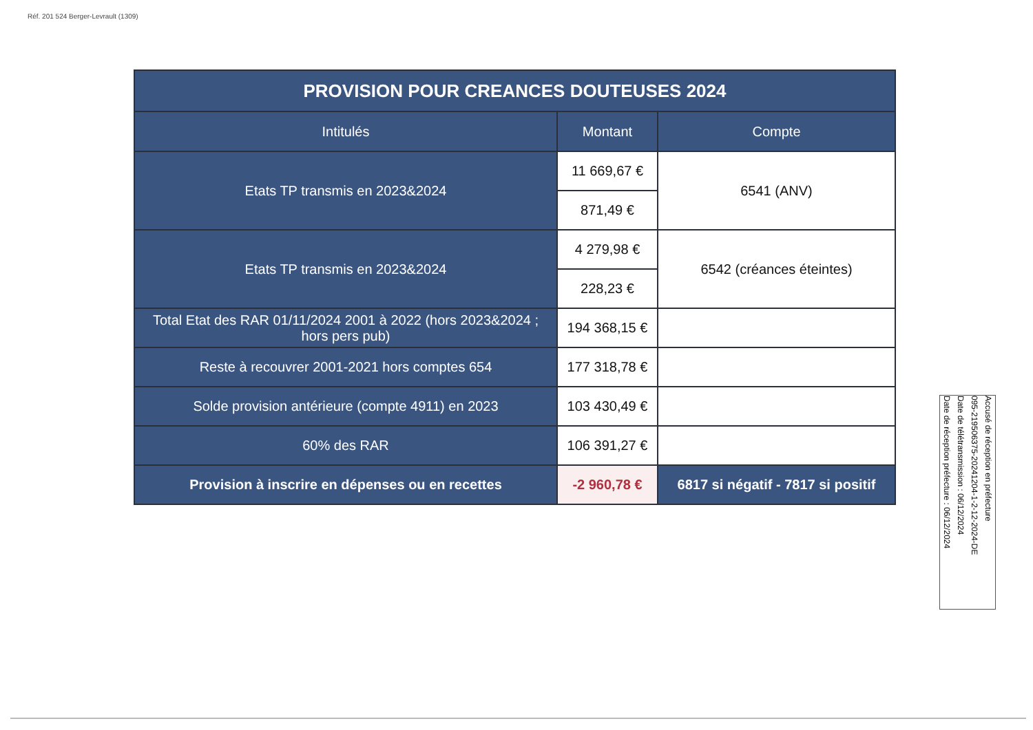Réf. 201 524 Berger-Levrault (1309)
| PROVISION POUR CREANCES DOUTEUSES 2024 | | |
| --- | --- | --- |
| Intitulés | Montant | Compte |
| Etats TP transmis en 2023&2024 | 11 669,67 € | 6541 (ANV) |
| | 871,49 € | |
| Etats TP transmis en 2023&2024 | 4 279,98 € | 6542 (créances éteintes) |
| | 228,23 € | |
| Total Etat des RAR 01/11/2024 2001 à 2022 (hors 2023&2024 ; hors pers pub) | 194 368,15 € | |
| Reste à recouvrer 2001-2021 hors comptes 654 | 177 318,78 € | |
| Solde provision antérieure (compte 4911) en 2023 | 103 430,49 € | |
| 60% des RAR | 106 391,27 € | |
| Provision à inscrire en dépenses ou en recettes | -2 960,78 € | 6817 si négatif - 7817 si positif |
Accusé de réception en préfecture
095-219506375-20241204-1-2-12-2024-DE
Date de télétransmission : 06/12/2024
Date de réception préfecture : 06/12/2024